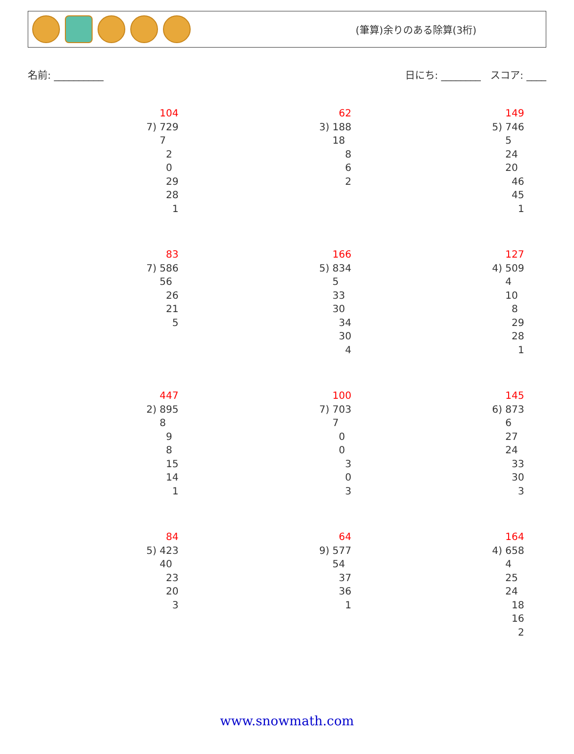(筆算)余りのある除算(3桁)
名前: __________ 日にち: ________ スコア: ____
104
7) 729
7
2
0
29
28
1
62
3) 188
18
8
6
2
149
5) 746
5
24
20
46
45
1
83
7) 586
56
26
21
5
166
5) 834
5
33
30
34
30
4
127
4) 509
4
10
8
29
28
1
447
2) 895
8
9
8
15
14
1
100
7) 703
7
0
0
3
0
3
145
6) 873
6
27
24
33
30
3
84
5) 423
40
23
20
3
64
9) 577
54
37
36
1
164
4) 658
4
25
24
18
16
2
www.snowmath.com